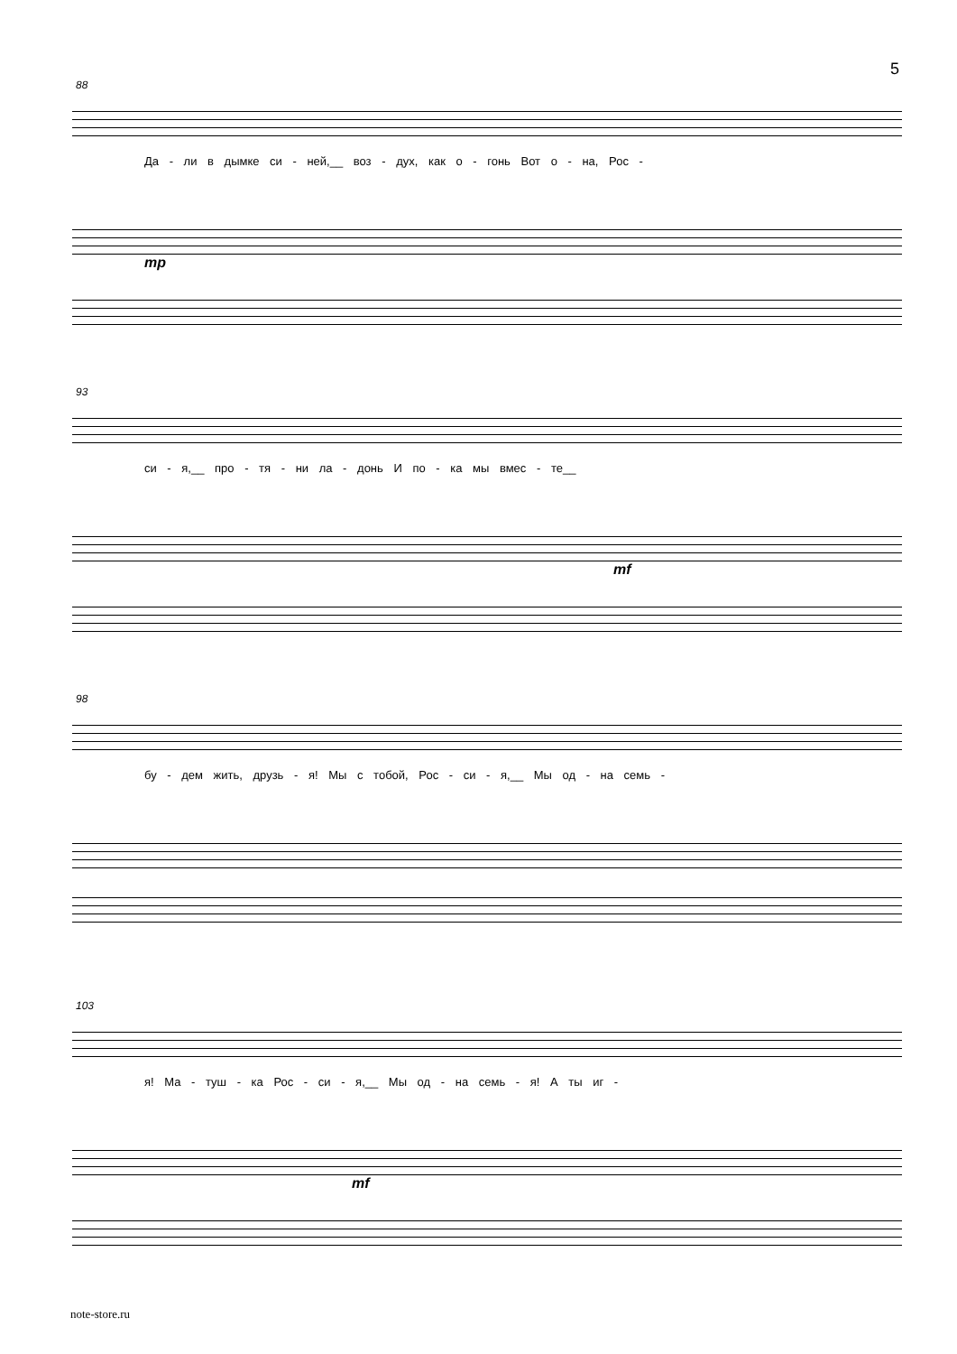5
88
Да - ли в дымке си - ней,__ воз - дух, как о - гонь Вот о - на, Рос -
mp
93
си - я,__ про - тя - ни ла - донь И по - ка мы вмес - те__
mf
98
бу - дем жить, друзь - я! Мы с тобой, Рос - си - я,__ Мы од - на семь -
103
я! Ма - туш - ка Рос - си - я,__ Мы од - на семь - я! А ты иг -
mf
note-store.ru